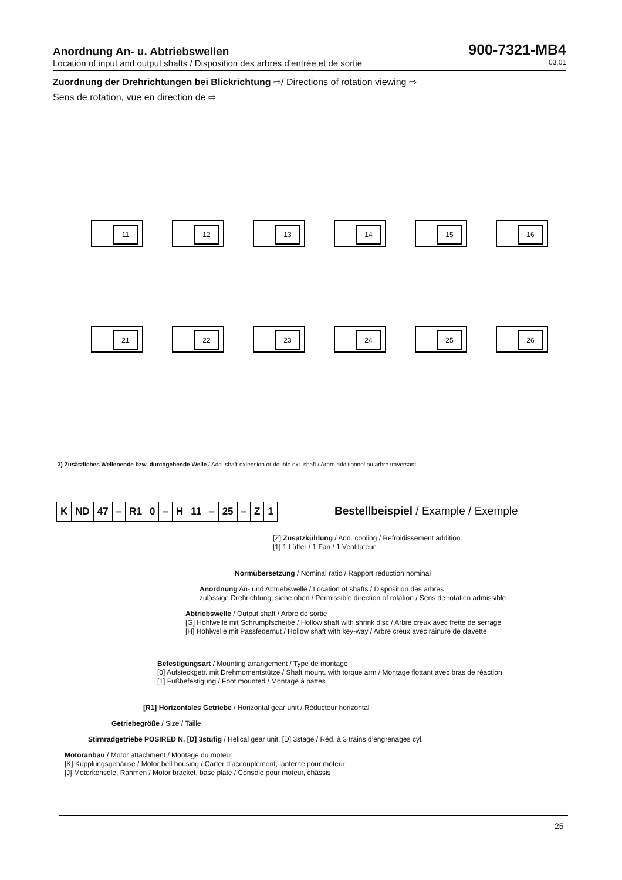Anordnung An- u. Abtriebswellen 900-7321-MB4
Location of input and output shafts / Disposition des arbres d’entrée et de sortie 03.01
Zuordnung der Drehrichtungen bei Blickrichtung ⇨/ Directions of rotation viewing ⇨
Sens de rotation, vue en direction de ⇨
11
12
13
14
15
16
21
22
23
24
25
26
3) Zusätzliches Wellenende bzw. durchgehende Welle / Add. shaft extension or double ext. shaft / Arbre additionnel ou arbre traversant
| K | ND | 47 | – | R1 | 0 | – | H | 11 | – | 25 | – | Z | 1 |
Bestellbeispiel / Example / Exemple
[Z] Zusatzkühlung / Add. cooling / Refroidissement addition
[1] 1 Lüfter / 1 Fan / 1 Ventilateur
Normübersetzung / Nominal ratio / Rapport réduction nominal
Anordnung An- und Abtriebswelle / Location of shafts / Disposition des arbres
zulässige Drehrichtung, siehe oben / Permissible direction of rotation / Sens de rotation admissible
Abtriebswelle / Output shaft / Arbre de sortie
[G] Hohlwelle mit Schrumpfscheibe / Hollow shaft with shrink disc / Arbre creux avec frette de serrage
[H] Hohlwelle mit Passfedernut / Hollow shaft with key-way / Arbre creux avec rainure de clavette
Befestigungsart / Mounting arrangement / Type de montage
[0] Aufsteckgetr. mit Drehmomentstütze / Shaft mount. with torque arm / Montage flottant avec bras de réaction
[1] Fußbefestigung / Foot mounted / Montage à pattes
[R1] Horizontales Getriebe / Horizontal gear unit / Réducteur horizontal
Getriebegröße / Size / Taille
Stirnradgetriebe POSIRED N, [D] 3stufig / Helical gear unit, [D] 3stage / Réd. à 3 trains d’engrenages cyl.
Motoranbau / Motor attachment / Montage du moteur
[K] Kupplungsgehäuse / Motor bell housing / Carter d’accouplement, lanterne pour moteur
[J] Motorkonsole, Rahmen / Motor bracket, base plate / Console pour moteur, châssis
25